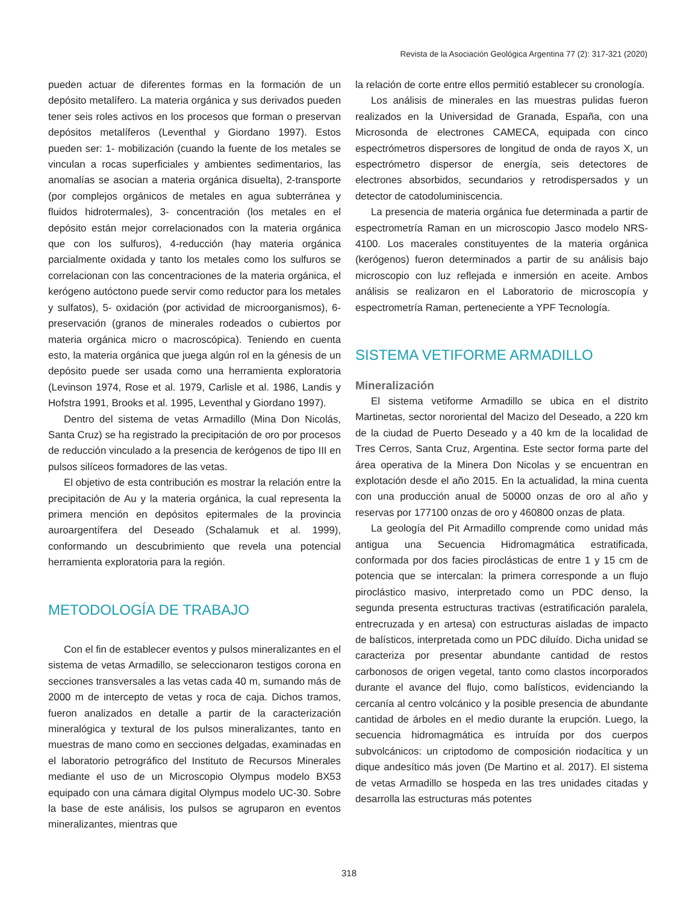Revista de la Asociación Geológica Argentina 77 (2): 317-321 (2020)
pueden actuar de diferentes formas en la formación de un depósito metalífero. La materia orgánica y sus derivados pueden tener seis roles activos en los procesos que forman o preservan depósitos metalíferos (Leventhal y Giordano 1997). Estos pueden ser: 1- mobilización (cuando la fuente de los metales se vinculan a rocas superficiales y ambientes sedimentarios, las anomalías se asocian a materia orgánica disuelta), 2-transporte (por complejos orgánicos de metales en agua subterránea y fluidos hidrotermales), 3- concentración (los metales en el depósito están mejor correlacionados con la materia orgánica que con los sulfuros), 4-reducción (hay materia orgánica parcialmente oxidada y tanto los metales como los sulfuros se correlacionan con las concentraciones de la materia orgánica, el kerógeno autóctono puede servir como reductor para los metales y sulfatos), 5- oxidación (por actividad de microorganismos), 6-preservación (granos de minerales rodeados o cubiertos por materia orgánica micro o macroscópica). Teniendo en cuenta esto, la materia orgánica que juega algún rol en la génesis de un depósito puede ser usada como una herramienta exploratoria (Levinson 1974, Rose et al. 1979, Carlisle et al. 1986, Landis y Hofstra 1991, Brooks et al. 1995, Leventhal y Giordano 1997).
Dentro del sistema de vetas Armadillo (Mina Don Nicolás, Santa Cruz) se ha registrado la precipitación de oro por procesos de reducción vinculado a la presencia de kerógenos de tipo III en pulsos silíceos formadores de las vetas.
El objetivo de esta contribución es mostrar la relación entre la precipitación de Au y la materia orgánica, la cual representa la primera mención en depósitos epitermales de la provincia auroargentífera del Deseado (Schalamuk et al. 1999), conformando un descubrimiento que revela una potencial herramienta exploratoria para la región.
METODOLOGÍA DE TRABAJO
Con el fin de establecer eventos y pulsos mineralizantes en el sistema de vetas Armadillo, se seleccionaron testigos corona en secciones transversales a las vetas cada 40 m, sumando más de 2000 m de intercepto de vetas y roca de caja. Dichos tramos, fueron analizados en detalle a partir de la caracterización mineralógica y textural de los pulsos mineralizantes, tanto en muestras de mano como en secciones delgadas, examinadas en el laboratorio petrográfico del Instituto de Recursos Minerales mediante el uso de un Microscopio Olympus modelo BX53 equipado con una cámara digital Olympus modelo UC-30. Sobre la base de este análisis, los pulsos se agruparon en eventos mineralizantes, mientras que
la relación de corte entre ellos permitió establecer su cronología.
Los análisis de minerales en las muestras pulidas fueron realizados en la Universidad de Granada, España, con una Microsonda de electrones CAMECA, equipada con cinco espectrómetros dispersores de longitud de onda de rayos X, un espectrómetro dispersor de energía, seis detectores de electrones absorbidos, secundarios y retrodispersados y un detector de catodoluminiscencia.
La presencia de materia orgánica fue determinada a partir de espectrometría Raman en un microscopio Jasco modelo NRS-4100. Los macerales constituyentes de la materia orgánica (kerógenos) fueron determinados a partir de su análisis bajo microscopio con luz reflejada e inmersión en aceite. Ambos análisis se realizaron en el Laboratorio de microscopía y espectrometría Raman, perteneciente a YPF Tecnología.
SISTEMA VETIFORME ARMADILLO
Mineralización
El sistema vetiforme Armadillo se ubica en el distrito Martinetas, sector nororiental del Macizo del Deseado, a 220 km de la ciudad de Puerto Deseado y a 40 km de la localidad de Tres Cerros, Santa Cruz, Argentina. Este sector forma parte del área operativa de la Minera Don Nicolas y se encuentran en explotación desde el año 2015. En la actualidad, la mina cuenta con una producción anual de 50000 onzas de oro al año y reservas por 177100 onzas de oro y 460800 onzas de plata.
La geología del Pit Armadillo comprende como unidad más antigua una Secuencia Hidromagmática estratificada, conformada por dos facies piroclásticas de entre 1 y 15 cm de potencia que se intercalan: la primera corresponde a un flujo piroclástico masivo, interpretado como un PDC denso, la segunda presenta estructuras tractivas (estratificación paralela, entrecruzada y en artesa) con estructuras aisladas de impacto de balísticos, interpretada como un PDC diluído. Dicha unidad se caracteriza por presentar abundante cantidad de restos carbonosos de origen vegetal, tanto como clastos incorporados durante el avance del flujo, como balísticos, evidenciando la cercanía al centro volcánico y la posible presencia de abundante cantidad de árboles en el medio durante la erupción. Luego, la secuencia hidromagmática es intruída por dos cuerpos subvolcánicos: un criptodomo de composición riodacítica y un dique andesítico más joven (De Martino et al. 2017). El sistema de vetas Armadillo se hospeda en las tres unidades citadas y desarrolla las estructuras más potentes
318